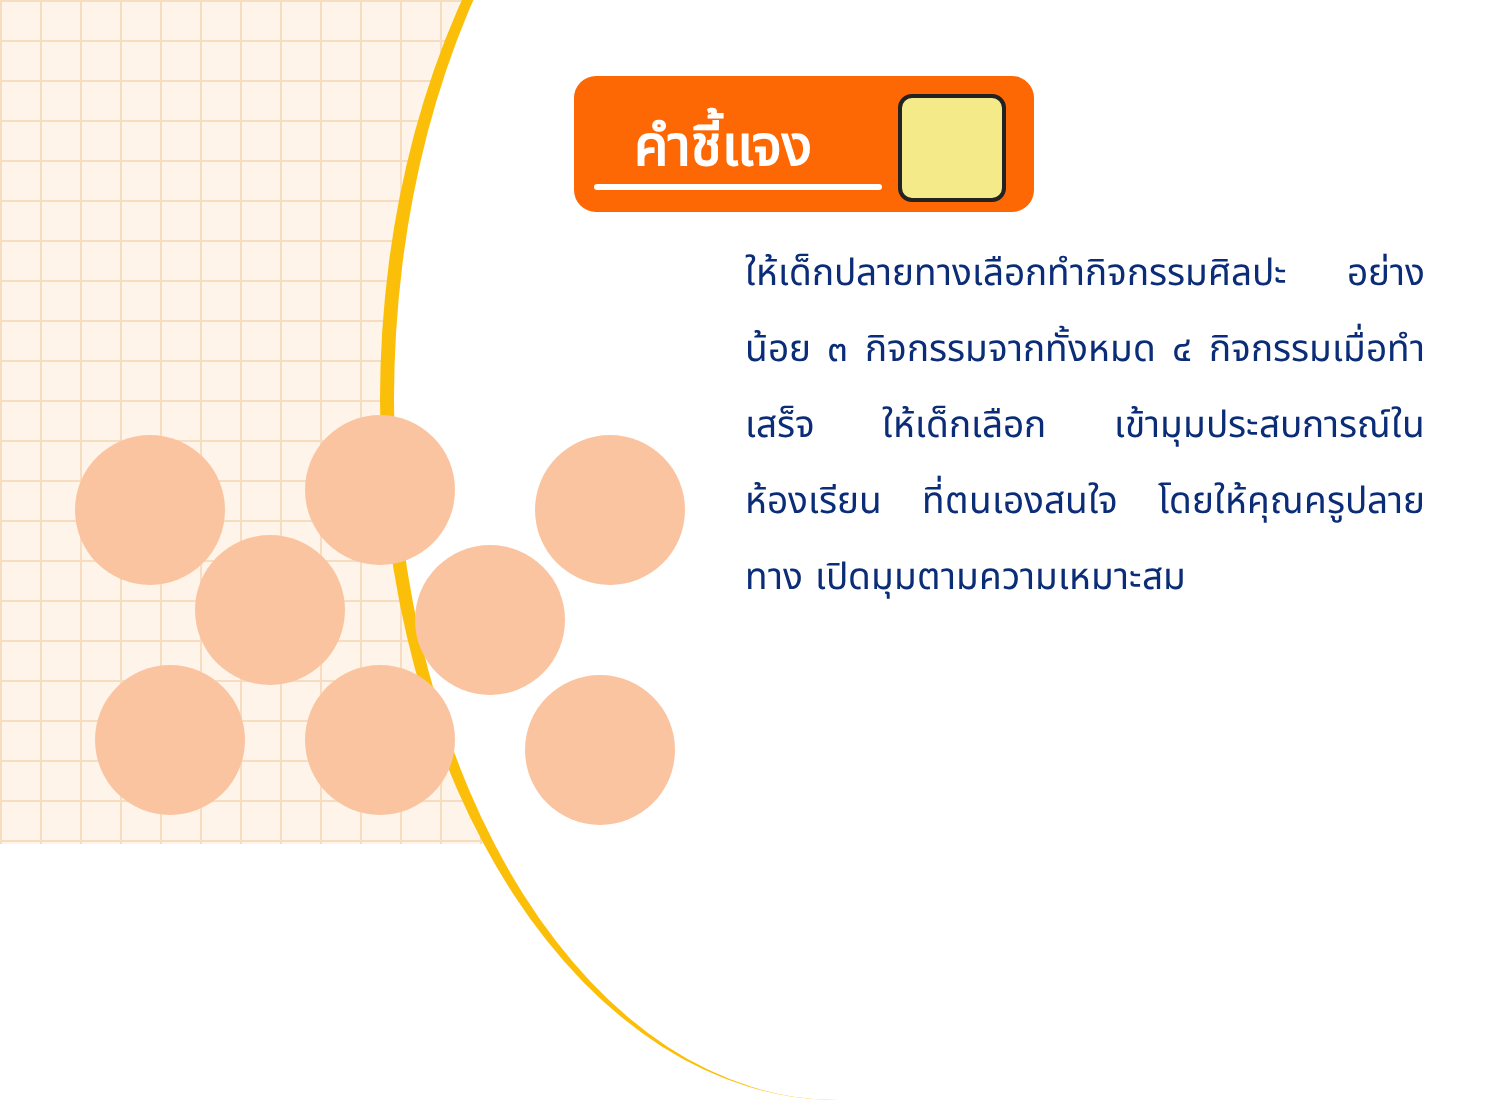คำชี้แจง
ให้เด็กปลายทางเลือกทำกิจกรรมศิลปะ อย่างน้อย ๓ กิจกรรมจากทั้งหมด ๔ กิจกรรมเมื่อทำเสร็จ ให้เด็กเลือก เข้ามุมประสบการณ์ในห้องเรียน ที่ตนเองสนใจ โดยให้คุณครูปลายทาง เปิดมุมตามความเหมาะสม